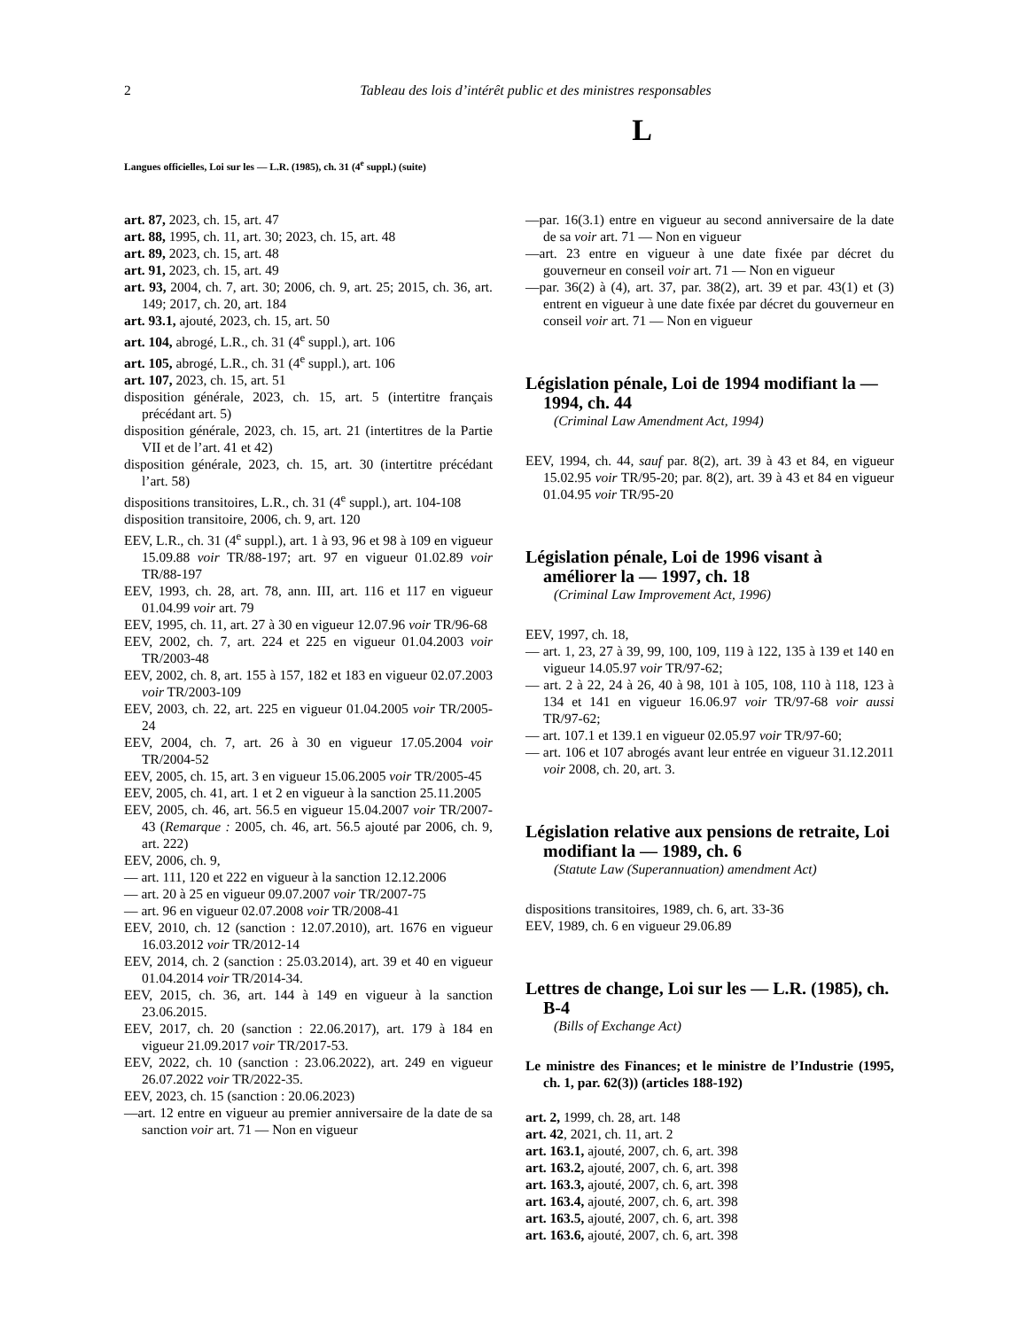2 Tableau des lois d’intérêt public et des ministres responsables
L
Langues officielles, Loi sur les — L.R. (1985), ch. 31 (4<sup>e</sup> suppl.) (suite)
art. 87, 2023, ch. 15, art. 47
art. 88, 1995, ch. 11, art. 30; 2023, ch. 15, art. 48
art. 89, 2023, ch. 15, art. 48
art. 91, 2023, ch. 15, art. 49
art. 93, 2004, ch. 7, art. 30; 2006, ch. 9, art. 25; 2015, ch. 36, art. 149; 2017, ch. 20, art. 184
art. 93.1, ajouté, 2023, ch. 15, art. 50
art. 104, abrogé, L.R., ch. 31 (4<sup>e</sup> suppl.), art. 106
art. 105, abrogé, L.R., ch. 31 (4<sup>e</sup> suppl.), art. 106
art. 107, 2023, ch. 15, art. 51
disposition générale, 2023, ch. 15, art. 5 (intertitre français précédant art. 5)
disposition générale, 2023, ch. 15, art. 21 (intertitres de la Partie VII et de l’art. 41 et 42)
disposition générale, 2023, ch. 15, art. 30 (intertitre précédant l’art. 58)
dispositions transitoires, L.R., ch. 31 (4<sup>e</sup> suppl.), art. 104-108
disposition transitoire, 2006, ch. 9, art. 120
EEV, L.R., ch. 31 (4<sup>e</sup> suppl.), art. 1 à 93, 96 et 98 à 109 en vigueur 15.09.88 voir TR/88-197; art. 97 en vigueur 01.02.89 voir TR/88-197
EEV, 1993, ch. 28, art. 78, ann. III, art. 116 et 117 en vigueur 01.04.99 voir art. 79
EEV, 1995, ch. 11, art. 27 à 30 en vigueur 12.07.96 voir TR/96-68
EEV, 2002, ch. 7, art. 224 et 225 en vigueur 01.04.2003 voir TR/2003-48
EEV, 2002, ch. 8, art. 155 à 157, 182 et 183 en vigueur 02.07.2003 voir TR/2003-109
EEV, 2003, ch. 22, art. 225 en vigueur 01.04.2005 voir TR/2005-24
EEV, 2004, ch. 7, art. 26 à 30 en vigueur 17.05.2004 voir TR/2004-52
EEV, 2005, ch. 15, art. 3 en vigueur 15.06.2005 voir TR/2005-45
EEV, 2005, ch. 41, art. 1 et 2 en vigueur à la sanction 25.11.2005
EEV, 2005, ch. 46, art. 56.5 en vigueur 15.04.2007 voir TR/2007-43 (Remarque : 2005, ch. 46, art. 56.5 ajouté par 2006, ch. 9, art. 222)
EEV, 2006, ch. 9,
— art. 111, 120 et 222 en vigueur à la sanction 12.12.2006
— art. 20 à 25 en vigueur 09.07.2007 voir TR/2007-75
— art. 96 en vigueur 02.07.2008 voir TR/2008-41
EEV, 2010, ch. 12 (sanction : 12.07.2010), art. 1676 en vigueur 16.03.2012 voir TR/2012-14
EEV, 2014, ch. 2 (sanction : 25.03.2014), art. 39 et 40 en vigueur 01.04.2014 voir TR/2014-34.
EEV, 2015, ch. 36, art. 144 à 149 en vigueur à la sanction 23.06.2015.
EEV, 2017, ch. 20 (sanction : 22.06.2017), art. 179 à 184 en vigueur 21.09.2017 voir TR/2017-53.
EEV, 2022, ch. 10 (sanction : 23.06.2022), art. 249 en vigueur 26.07.2022 voir TR/2022-35.
EEV, 2023, ch. 15 (sanction : 20.06.2023)
—art. 12 entre en vigueur au premier anniversaire de la date de sa sanction voir art. 71 — Non en vigueur
—par. 16(3.1) entre en vigueur au second anniversaire de la date de sa voir art. 71 — Non en vigueur
—art. 23 entre en vigueur à une date fixée par décret du gouverneur en conseil voir art. 71 — Non en vigueur
—par. 36(2) à (4), art. 37, par. 38(2), art. 39 et par. 43(1) et (3) entrent en vigueur à une date fixée par décret du gouverneur en conseil voir art. 71 — Non en vigueur
Législation pénale, Loi de 1994 modifiant la — 1994, ch. 44
(Criminal Law Amendment Act, 1994)
EEV, 1994, ch. 44, sauf par. 8(2), art. 39 à 43 et 84, en vigueur 15.02.95 voir TR/95-20; par. 8(2), art. 39 à 43 et 84 en vigueur 01.04.95 voir TR/95-20
Législation pénale, Loi de 1996 visant à améliorer la — 1997, ch. 18
(Criminal Law Improvement Act, 1996)
EEV, 1997, ch. 18,
— art. 1, 23, 27 à 39, 99, 100, 109, 119 à 122, 135 à 139 et 140 en vigueur 14.05.97 voir TR/97-62;
— art. 2 à 22, 24 à 26, 40 à 98, 101 à 105, 108, 110 à 118, 123 à 134 et 141 en vigueur 16.06.97 voir TR/97-68 voir aussi TR/97-62;
— art. 107.1 et 139.1 en vigueur 02.05.97 voir TR/97-60;
— art. 106 et 107 abrogés avant leur entrée en vigueur 31.12.2011 voir 2008, ch. 20, art. 3.
Législation relative aux pensions de retraite, Loi modifiant la — 1989, ch. 6
(Statute Law (Superannuation) amendment Act)
dispositions transitoires, 1989, ch. 6, art. 33-36
EEV, 1989, ch. 6 en vigueur 29.06.89
Lettres de change, Loi sur les — L.R. (1985), ch. B-4
(Bills of Exchange Act)
Le ministre des Finances; et le ministre de l’Industrie (1995, ch. 1, par. 62(3)) (articles 188-192)
art. 2, 1999, ch. 28, art. 148
art. 42, 2021, ch. 11, art. 2
art. 163.1, ajouté, 2007, ch. 6, art. 398
art. 163.2, ajouté, 2007, ch. 6, art. 398
art. 163.3, ajouté, 2007, ch. 6, art. 398
art. 163.4, ajouté, 2007, ch. 6, art. 398
art. 163.5, ajouté, 2007, ch. 6, art. 398
art. 163.6, ajouté, 2007, ch. 6, art. 398